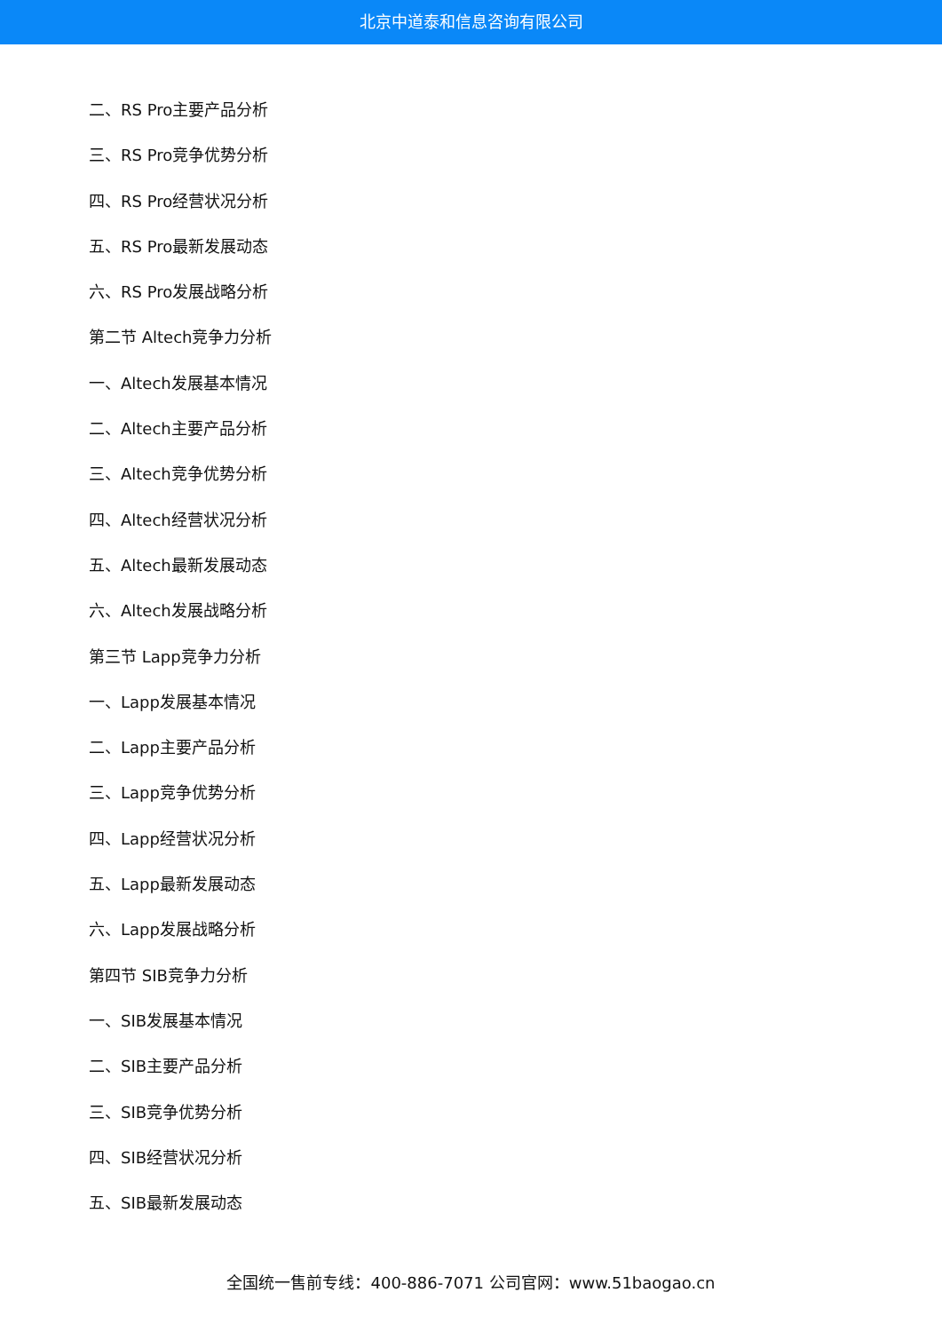北京中道泰和信息咨询有限公司
二、RS Pro主要产品分析
三、RS Pro竞争优势分析
四、RS Pro经营状况分析
五、RS Pro最新发展动态
六、RS Pro发展战略分析
第二节 Altech竞争力分析
一、Altech发展基本情况
二、Altech主要产品分析
三、Altech竞争优势分析
四、Altech经营状况分析
五、Altech最新发展动态
六、Altech发展战略分析
第三节 Lapp竞争力分析
一、Lapp发展基本情况
二、Lapp主要产品分析
三、Lapp竞争优势分析
四、Lapp经营状况分析
五、Lapp最新发展动态
六、Lapp发展战略分析
第四节 SIB竞争力分析
一、SIB发展基本情况
二、SIB主要产品分析
三、SIB竞争优势分析
四、SIB经营状况分析
五、SIB最新发展动态
全国统一售前专线：400-886-7071 公司官网：www.51baogao.cn